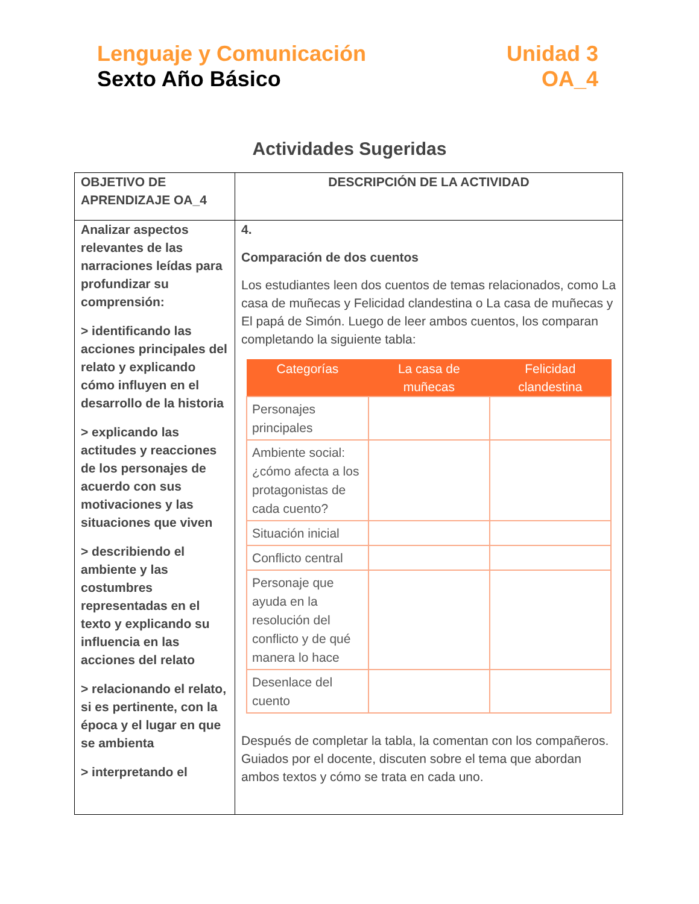Lenguaje y Comunicación
Sexto Año Básico
Unidad 3
OA_4
Actividades Sugeridas
| OBJETIVO DE APRENDIZAJE OA_4 | DESCRIPCIÓN DE LA ACTIVIDAD |
| --- | --- |
| Analizar aspectos relevantes de las narraciones leídas para profundizar su comprensión: > identificando las acciones principales del relato y explicando cómo influyen en el desarrollo de la historia > explicando las actitudes y reacciones de los personajes de acuerdo con sus motivaciones y las situaciones que viven > describiendo el ambiente y las costumbres representadas en el texto y explicando su influencia en las acciones del relato > relacionando el relato, si es pertinente, con la época y el lugar en que se ambienta > interpretando el | 4. Comparación de dos cuentos Los estudiantes leen dos cuentos de temas relacionados, como La casa de muñecas y Felicidad clandestina o La casa de muñecas y El papá de Simón. Luego de leer ambos cuentos, los comparan completando la siguiente tabla: / Categorías / La casa de muñecas / Felicidad clandestina / / --- / --- / --- / / Personajes principales / / / / Ambiente social: ¿cómo afecta a los protagonistas de cada cuento? / / / / Situación inicial / / / / Conflicto central / / / / Personaje que ayuda en la resolución del conflicto y de qué manera lo hace / / / / Desenlace del cuento / / / Después de completar la tabla, la comentan con los compañeros. Guiados por el docente, discuten sobre el tema que abordan ambos textos y cómo se trata en cada uno. |